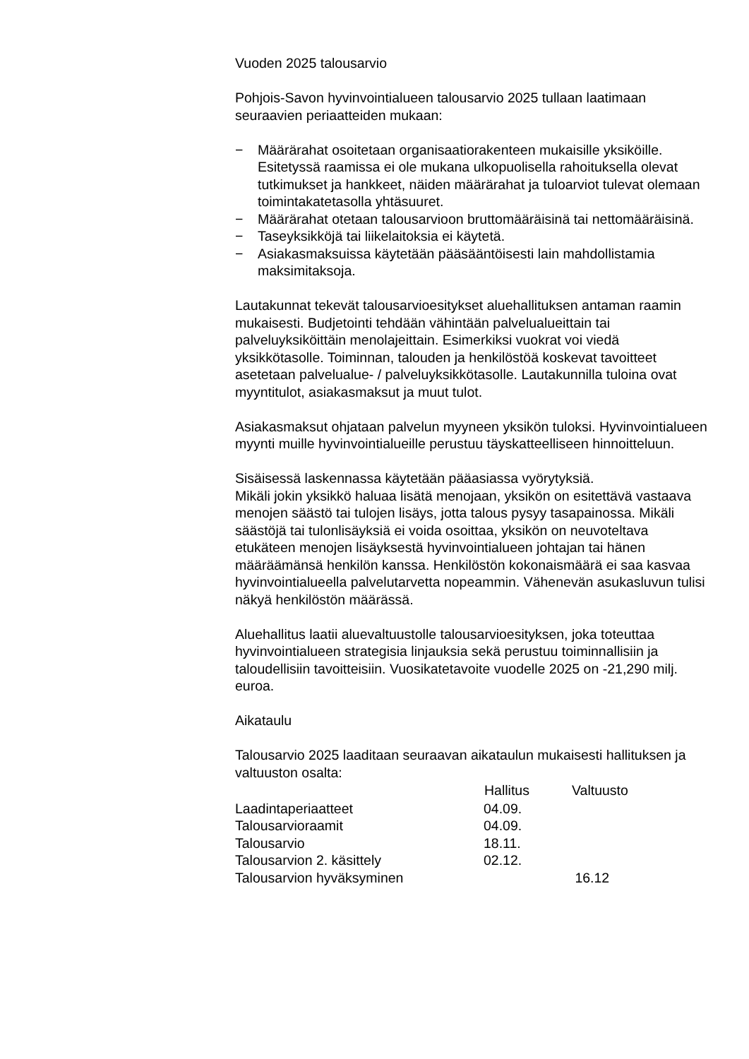Vuoden 2025 talousarvio
Pohjois-Savon hyvinvointialueen talousarvio 2025 tullaan laatimaan seuraavien periaatteiden mukaan:
− Määrärahat osoitetaan organisaatiorakenteen mukaisille yksiköille. Esitetyssä raamissa ei ole mukana ulkopuolisella rahoituksella olevat tutkimukset ja hankkeet, näiden määrärahat ja tuloarviot tulevat olemaan toimintakatetasolla yhtäsuuret.
− Määrärahat otetaan talousarvioon bruttomääräisinä tai nettomääräisinä.
− Taseyksikköjä tai liikelaitoksia ei käytetä.
− Asiakasmaksuissa käytetään pääsääntöisesti lain mahdollistamia maksimitaksoja.
Lautakunnat tekevät talousarvioesitykset aluehallituksen antaman raamin mukaisesti. Budjetointi tehdään vähintään palvelualueittain tai palveluyksiköittäin menolajeittain. Esimerkiksi vuokrat voi viedä yksikkötasolle. Toiminnan, talouden ja henkilöstöä koskevat tavoitteet asetetaan palvelualue- / palveluyksikkötasolle. Lautakunnilla tuloina ovat myyntitulot, asiakasmaksut ja muut tulot.
Asiakasmaksut ohjataan palvelun myyneen yksikön tuloksi. Hyvinvointialueen myynti muille hyvinvointialueille perustuu täyskatteelliseen hinnoitteluun.
Sisäisessä laskennassa käytetään pääasiassa vyörytyksiä.
Mikäli jokin yksikkö haluaa lisätä menojaan, yksikön on esitettävä vastaava menojen säästö tai tulojen lisäys, jotta talous pysyy tasapainossa. Mikäli säästöjä tai tulonlisäyksiä ei voida osoittaa, yksikön on neuvoteltava etukäteen menojen lisäyksestä hyvinvointialueen johtajan tai hänen määräämänsä henkilön kanssa. Henkilöstön kokonaismäärä ei saa kasvaa hyvinvointialueella palvelutarvetta nopeammin. Vähenevän asukasluvun tulisi näkyä henkilöstön määrässä.
Aluehallitus laatii aluevaltuustolle talousarvioesityksen, joka toteuttaa hyvinvointialueen strategisia linjauksia sekä perustuu toiminnallisiin ja taloudellisiin tavoitteisiin. Vuosikatetavoite vuodelle 2025 on -21,290 milj. euroa.
Aikataulu
Talousarvio 2025 laaditaan seuraavan aikataulun mukaisesti hallituksen ja valtuuston osalta:
| | Hallitus | Valtuusto |
| --- | --- | --- |
| Laadintaperiaatteet | 04.09. | |
| Talousarvioraamit | 04.09. | |
| Talousarvio | 18.11. | |
| Talousarvion 2. käsittely | 02.12. | |
| Talousarvion hyväksyminen | | 16.12 |